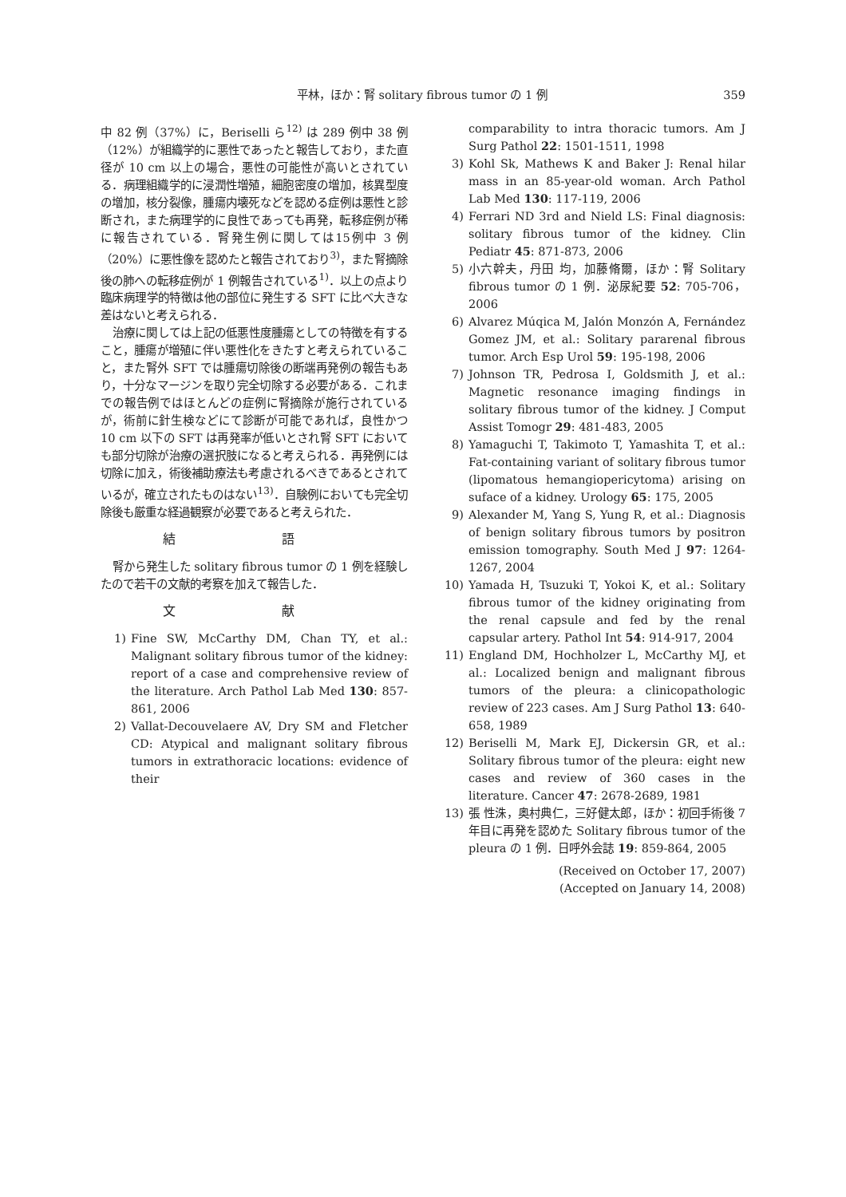平林，ほか：腎 solitary fibrous tumor の 1 例 359
中 82 例（37%）に，Beriselli ら<sup>12)</sup> は 289 例中 38 例（12%）が組織学的に悪性であったと報告しており，また直径が 10 cm 以上の場合，悪性の可能性が高いとされている．病理組織学的に浸潤性増殖，細胞密度の増加，核異型度の増加，核分裂像，腫瘍内壊死などを認める症例は悪性と診断され，また病理学的に良性であっても再発，転移症例が稀に報告されている．腎発生例に関しては15例中 3 例（20%）に悪性像を認めたと報告されており<sup>3)</sup>，また腎摘除後の肺への転移症例が 1 例報告されている<sup>1)</sup>．以上の点より臨床病理学的特徴は他の部位に発生する SFT に比べ大きな差はないと考えられる．
治療に関しては上記の低悪性度腫瘍としての特徴を有すること，腫瘍が増殖に伴い悪性化をきたすと考えられていること，また腎外 SFT では腫瘍切除後の断端再発例の報告もあり，十分なマージンを取り完全切除する必要がある．これまでの報告例ではほとんどの症例に腎摘除が施行されているが，術前に針生検などにて診断が可能であれば，良性かつ 10 cm 以下の SFT は再発率が低いとされ腎 SFT においても部分切除が治療の選択肢になると考えられる．再発例には切除に加え，術後補助療法も考慮されるべきであるとされているが，確立されたものはない<sup>13)</sup>．自験例においても完全切除後も厳重な経過観察が必要であると考えられた．
結 語
腎から発生した solitary fibrous tumor の 1 例を経験したので若干の文献的考察を加えて報告した．
文 献
1) Fine SW, McCarthy DM, Chan TY, et al.: Malignant solitary fibrous tumor of the kidney: report of a case and comprehensive review of the literature. Arch Pathol Lab Med 130: 857-861, 2006
2) Vallat-Decouvelaere AV, Dry SM and Fletcher CD: Atypical and malignant solitary fibrous tumors in extrathoracic locations: evidence of their
comparability to intra thoracic tumors. Am J Surg Pathol 22: 1501-1511, 1998
3) Kohl Sk, Mathews K and Baker J: Renal hilar mass in an 85-year-old woman. Arch Pathol Lab Med 130: 117-119, 2006
4) Ferrari ND 3rd and Nield LS: Final diagnosis: solitary fibrous tumor of the kidney. Clin Pediatr 45: 871-873, 2006
5) 小六幹夫，丹田 均，加藤脩爾，ほか：腎 Solitary fibrous tumor の 1 例．泌尿紀要 52: 705-706，2006
6) Alvarez Múqica M, Jalón Monzón A, Fernández Gomez JM, et al.: Solitary pararenal fibrous tumor. Arch Esp Urol 59: 195-198, 2006
7) Johnson TR, Pedrosa I, Goldsmith J, et al.: Magnetic resonance imaging findings in solitary fibrous tumor of the kidney. J Comput Assist Tomogr 29: 481-483, 2005
8) Yamaguchi T, Takimoto T, Yamashita T, et al.: Fat-containing variant of solitary fibrous tumor (lipomatous hemangiopericytoma) arising on suface of a kidney. Urology 65: 175, 2005
9) Alexander M, Yang S, Yung R, et al.: Diagnosis of benign solitary fibrous tumors by positron emission tomography. South Med J 97: 1264-1267, 2004
10) Yamada H, Tsuzuki T, Yokoi K, et al.: Solitary fibrous tumor of the kidney originating from the renal capsule and fed by the renal capsular artery. Pathol Int 54: 914-917, 2004
11) England DM, Hochholzer L, McCarthy MJ, et al.: Localized benign and malignant fibrous tumors of the pleura: a clinicopathologic review of 223 cases. Am J Surg Pathol 13: 640-658, 1989
12) Beriselli M, Mark EJ, Dickersin GR, et al.: Solitary fibrous tumor of the pleura: eight new cases and review of 360 cases in the literature. Cancer 47: 2678-2689, 1981
13) 張 性洙，奥村典仁，三好健太郎，ほか：初回手術後 7 年目に再発を認めた Solitary fibrous tumor of the pleura の 1 例．日呼外会誌 19: 859-864, 2005
(Received on October 17, 2007)
(Accepted on January 14, 2008)